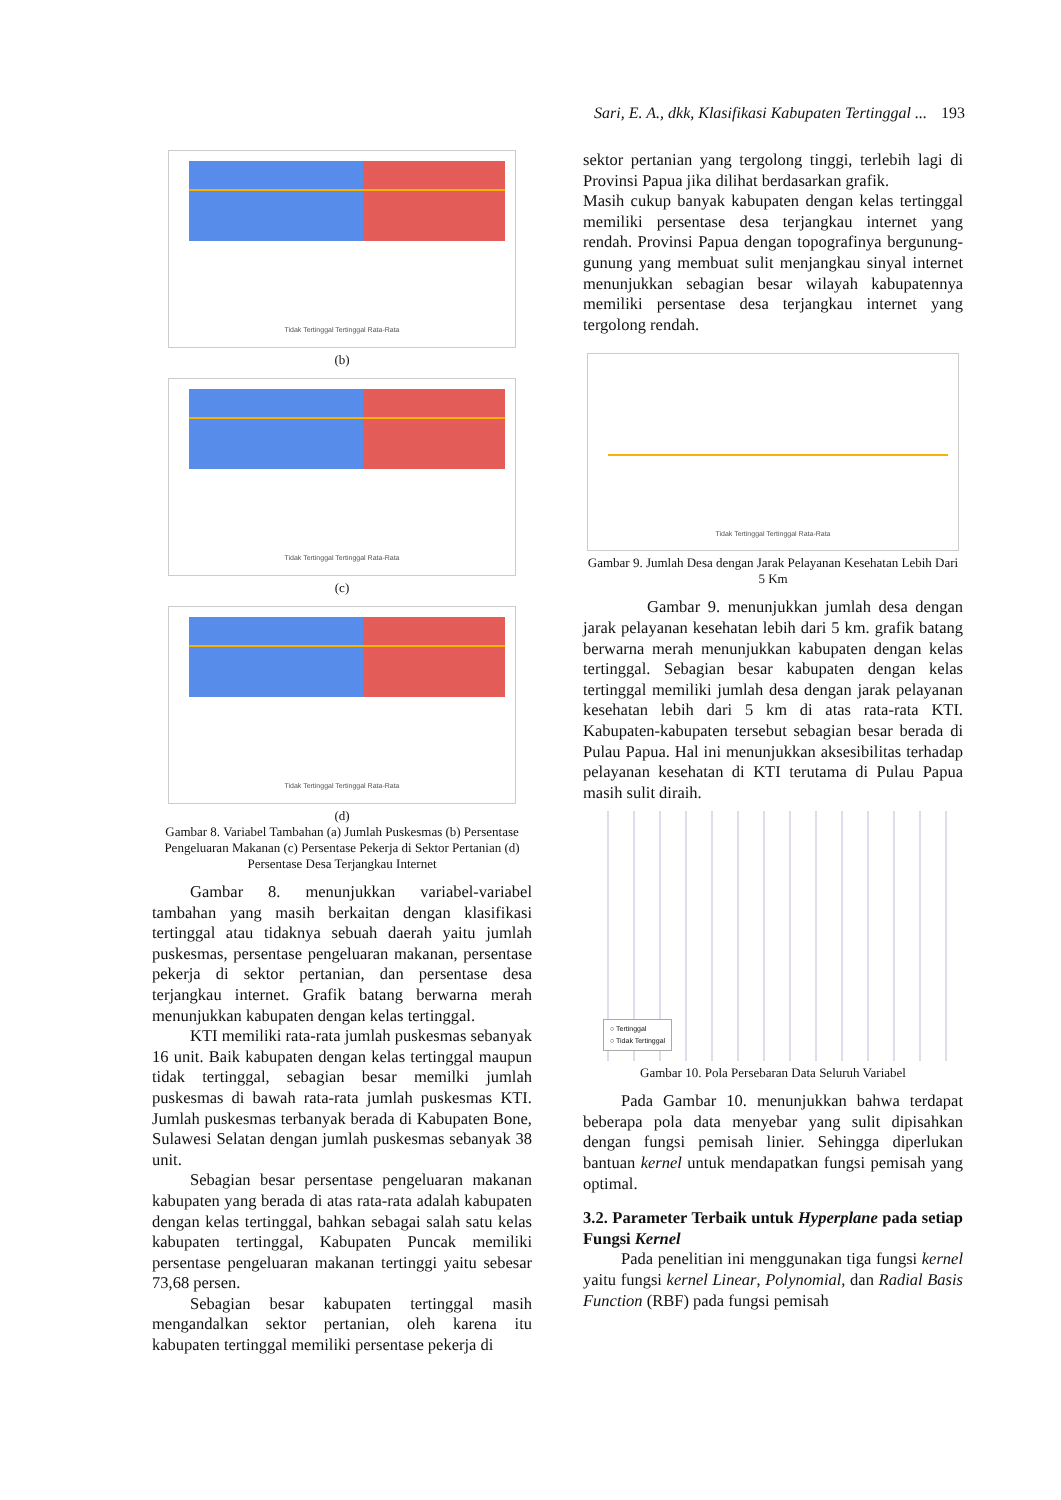Sari, E. A., dkk, Klasifikasi Kabupaten Tertinggal ... 193
Tidak Tertinggal Tertinggal Rata-Rata
(b)
Tidak Tertinggal Tertinggal Rata-Rata
(c)
Tidak Tertinggal Tertinggal Rata-Rata
(d)
Gambar 8. Variabel Tambahan (a) Jumlah Puskesmas (b) Persentase Pengeluaran Makanan (c) Persentase Pekerja di Sektor Pertanian (d) Persentase Desa Terjangkau Internet
Gambar 8. menunjukkan variabel-variabel tambahan yang masih berkaitan dengan klasifikasi tertinggal atau tidaknya sebuah daerah yaitu jumlah puskesmas, persentase pengeluaran makanan, persentase pekerja di sektor pertanian, dan persentase desa terjangkau internet. Grafik batang berwarna merah menunjukkan kabupaten dengan kelas tertinggal.
KTI memiliki rata-rata jumlah puskesmas sebanyak 16 unit. Baik kabupaten dengan kelas tertinggal maupun tidak tertinggal, sebagian besar memilki jumlah puskesmas di bawah rata-rata jumlah puskesmas KTI. Jumlah puskesmas terbanyak berada di Kabupaten Bone, Sulawesi Selatan dengan jumlah puskesmas sebanyak 38 unit.
Sebagian besar persentase pengeluaran makanan kabupaten yang berada di atas rata-rata adalah kabupaten dengan kelas tertinggal, bahkan sebagai salah satu kelas kabupaten tertinggal, Kabupaten Puncak memiliki persentase pengeluaran makanan tertinggi yaitu sebesar 73,68 persen.
Sebagian besar kabupaten tertinggal masih mengandalkan sektor pertanian, oleh karena itu kabupaten tertinggal memiliki persentase pekerja di
sektor pertanian yang tergolong tinggi, terlebih lagi di Provinsi Papua jika dilihat berdasarkan grafik.
Masih cukup banyak kabupaten dengan kelas tertinggal memiliki persentase desa terjangkau internet yang rendah. Provinsi Papua dengan topografinya bergunung-gunung yang membuat sulit menjangkau sinyal internet menunjukkan sebagian besar wilayah kabupatennya memiliki persentase desa terjangkau internet yang tergolong rendah.
Tidak Tertinggal Tertinggal Rata-Rata
Gambar 9. Jumlah Desa dengan Jarak Pelayanan Kesehatan Lebih Dari 5 Km
Gambar 9. menunjukkan jumlah desa dengan jarak pelayanan kesehatan lebih dari 5 km. grafik batang berwarna merah menunjukkan kabupaten dengan kelas tertinggal. Sebagian besar kabupaten dengan kelas tertinggal memiliki jumlah desa dengan jarak pelayanan kesehatan lebih dari 5 km di atas rata-rata KTI. Kabupaten-kabupaten tersebut sebagian besar berada di Pulau Papua. Hal ini menunjukkan aksesibilitas terhadap pelayanan kesehatan di KTI terutama di Pulau Papua masih sulit diraih.
○ Tertinggal
○ Tidak Tertinggal
Gambar 10. Pola Persebaran Data Seluruh Variabel
Pada Gambar 10. menunjukkan bahwa terdapat beberapa pola data menyebar yang sulit dipisahkan dengan fungsi pemisah linier. Sehingga diperlukan bantuan kernel untuk mendapatkan fungsi pemisah yang optimal.
3.2. Parameter Terbaik untuk Hyperplane pada setiap Fungsi Kernel
Pada penelitian ini menggunakan tiga fungsi kernel yaitu fungsi kernel Linear, Polynomial, dan Radial Basis Function (RBF) pada fungsi pemisah